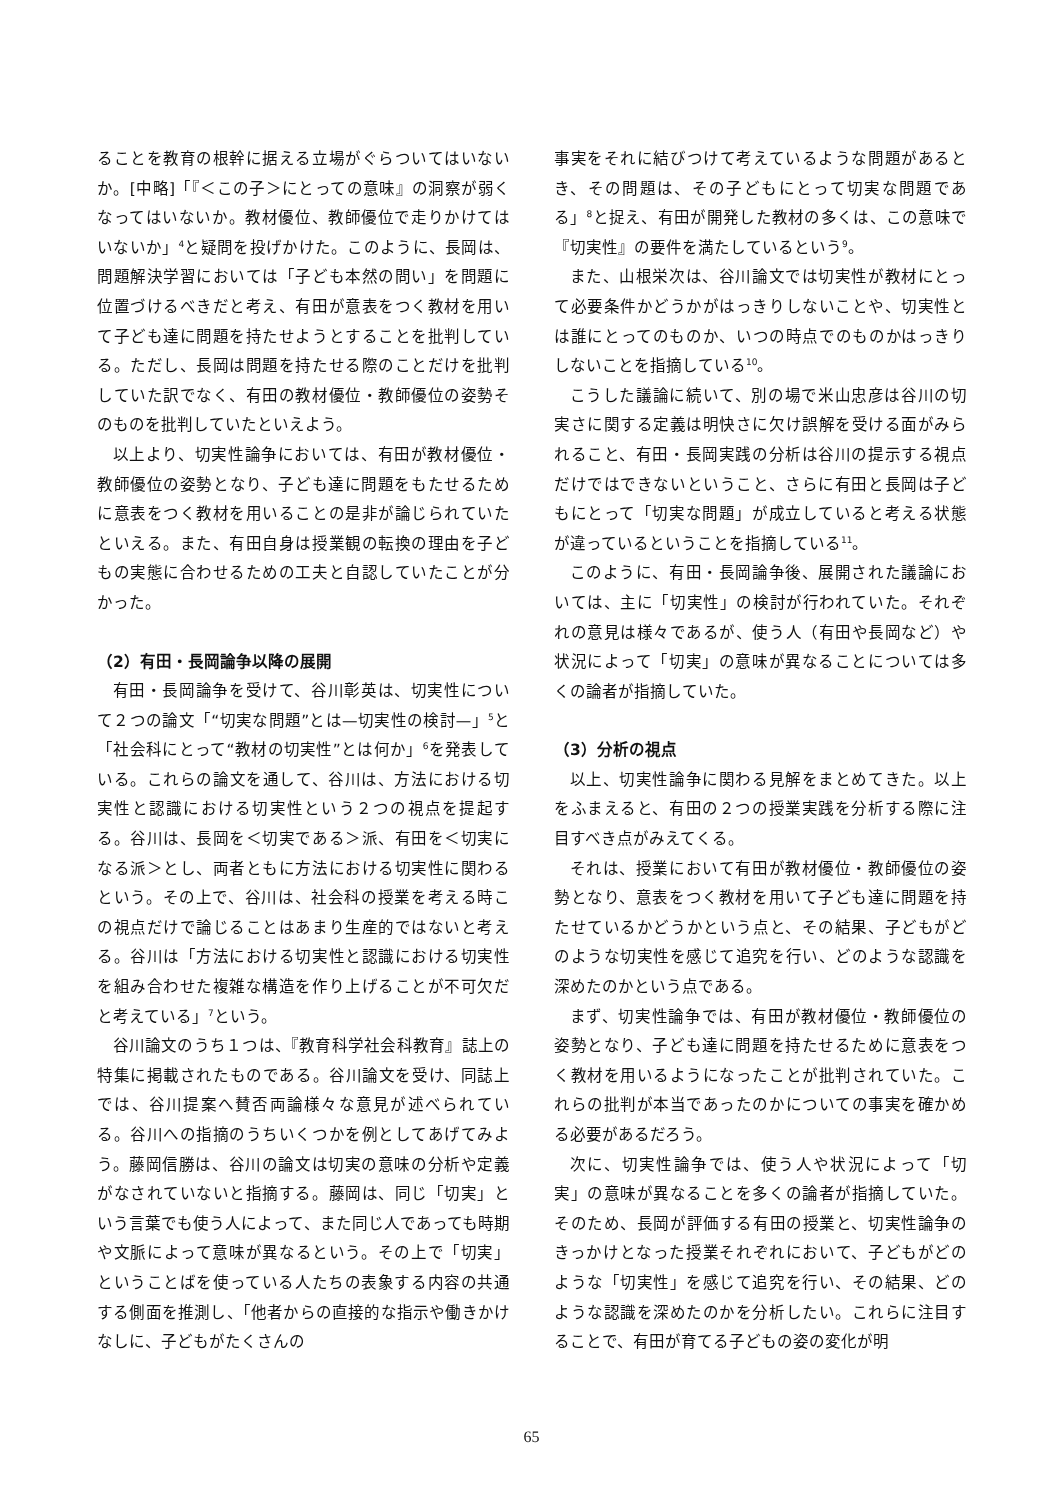ることを教育の根幹に据える立場がぐらついてはいないか。[中略]「『＜この子＞にとっての意味』の洞察が弱くなってはいないか。教材優位、教師優位で走りかけてはいないか」<sup>4</sup>と疑問を投げかけた。このように、長岡は、問題解決学習においては「子ども本然の問い」を問題に位置づけるべきだと考え、有田が意表をつく教材を用いて子ども達に問題を持たせようとすることを批判している。ただし、長岡は問題を持たせる際のことだけを批判していた訳でなく、有田の教材優位・教師優位の姿勢そのものを批判していたといえよう。
以上より、切実性論争においては、有田が教材優位・教師優位の姿勢となり、子ども達に問題をもたせるために意表をつく教材を用いることの是非が論じられていたといえる。また、有田自身は授業観の転換の理由を子どもの実態に合わせるための工夫と自認していたことが分かった。
（2）有田・長岡論争以降の展開
有田・長岡論争を受けて、谷川彰英は、切実性について２つの論文「“切実な問題”とは—切実性の検討—」<sup>5</sup>と「社会科にとって“教材の切実性”とは何か」<sup>6</sup>を発表している。これらの論文を通して、谷川は、方法における切実性と認識における切実性という２つの視点を提起する。谷川は、長岡を＜切実である＞派、有田を＜切実になる派＞とし、両者ともに方法における切実性に関わるという。その上で、谷川は、社会科の授業を考える時この視点だけで論じることはあまり生産的ではないと考える。谷川は「方法における切実性と認識における切実性を組み合わせた複雑な構造を作り上げることが不可欠だと考えている」<sup>7</sup>という。
谷川論文のうち１つは、『教育科学社会科教育』誌上の特集に掲載されたものである。谷川論文を受け、同誌上では、谷川提案へ賛否両論様々な意見が述べられている。谷川への指摘のうちいくつかを例としてあげてみよう。藤岡信勝は、谷川の論文は切実の意味の分析や定義がなされていないと指摘する。藤岡は、同じ「切実」という言葉でも使う人によって、また同じ人であっても時期や文脈によって意味が異なるという。その上で「切実」ということばを使っている人たちの表象する内容の共通する側面を推測し、「他者からの直接的な指示や働きかけなしに、子どもがたくさんの
事実をそれに結びつけて考えているような問題があるとき、その問題は、その子どもにとって切実な問題である」<sup>8</sup>と捉え、有田が開発した教材の多くは、この意味で『切実性』の要件を満たしているという<sup>9</sup>。
また、山根栄次は、谷川論文では切実性が教材にとって必要条件かどうかがはっきりしないことや、切実性とは誰にとってのものか、いつの時点でのものかはっきりしないことを指摘している<sup>10</sup>。
こうした議論に続いて、別の場で米山忠彦は谷川の切実さに関する定義は明快さに欠け誤解を受ける面がみられること、有田・長岡実践の分析は谷川の提示する視点だけではできないということ、さらに有田と長岡は子どもにとって「切実な問題」が成立していると考える状態が違っているということを指摘している<sup>11</sup>。
このように、有田・長岡論争後、展開された議論においては、主に「切実性」の検討が行われていた。それぞれの意見は様々であるが、使う人（有田や長岡など）や状況によって「切実」の意味が異なることについては多くの論者が指摘していた。
（3）分析の視点
以上、切実性論争に関わる見解をまとめてきた。以上をふまえると、有田の２つの授業実践を分析する際に注目すべき点がみえてくる。
それは、授業において有田が教材優位・教師優位の姿勢となり、意表をつく教材を用いて子ども達に問題を持たせているかどうかという点と、その結果、子どもがどのような切実性を感じて追究を行い、どのような認識を深めたのかという点である。
まず、切実性論争では、有田が教材優位・教師優位の姿勢となり、子ども達に問題を持たせるために意表をつく教材を用いるようになったことが批判されていた。これらの批判が本当であったのかについての事実を確かめる必要があるだろう。
次に、切実性論争では、使う人や状況によって「切実」の意味が異なることを多くの論者が指摘していた。そのため、長岡が評価する有田の授業と、切実性論争のきっかけとなった授業それぞれにおいて、子どもがどのような「切実性」を感じて追究を行い、その結果、どのような認識を深めたのかを分析したい。これらに注目することで、有田が育てる子どもの姿の変化が明
65